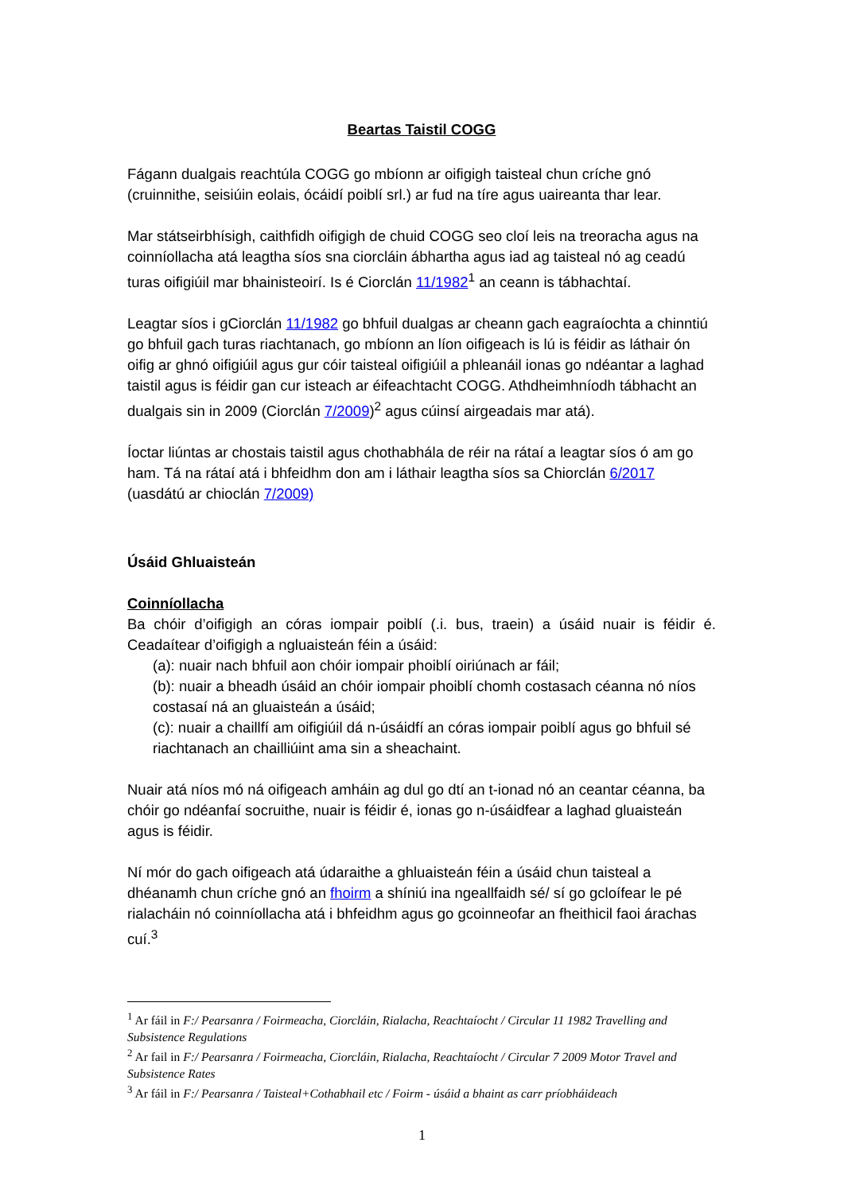Beartas Taistil COGG
Fágann dualgais reachtúla COGG go mbíonn ar oifigigh taisteal chun críche gnó (cruinnithe, seisiúin eolais, ócáidí poiblí srl.) ar fud na tíre agus uaireanta thar lear.
Mar státseirbhísigh, caithfidh oifigigh de chuid COGG seo cloí leis na treoracha agus na coinníollacha atá leagtha síos sna ciorcláin ábhartha agus iad ag taisteal nó ag ceadú turas oifigiúil mar bhainisteoirí. Is é Ciorclán 11/1982<sup>1</sup> an ceann is tábhachtaí.
Leagtar síos i gCiorclán 11/1982 go bhfuil dualgas ar cheann gach eagraíochta a chinntiú go bhfuil gach turas riachtanach, go mbíonn an líon oifigeach is lú is féidir as láthair ón oifig ar ghnó oifigiúil agus gur cóir taisteal oifigiúil a phleanáil ionas go ndéantar a laghad taistil agus is féidir gan cur isteach ar éifeachtacht COGG. Athdheimhníodh tábhacht an dualgais sin in 2009 (Ciorclán 7/2009)<sup>2</sup> agus cúinsí airgeadais mar atá).
Íoctar liúntas ar chostais taistil agus chothabhála de réir na rátaí a leagtar síos ó am go ham. Tá na rátaí atá i bhfeidhm don am i láthair leagtha síos sa Chiorclán 6/2017 (uasdátú ar chioclán 7/2009)
Úsáid Ghluaisteán
Coinníollacha
Ba chóir d’oifigigh an córas iompair poiblí (.i. bus, traein) a úsáid nuair is féidir é. Ceadaítear d’oifigigh a ngluaisteán féin a úsáid:
(a): nuair nach bhfuil aon chóir iompair phoiblí oiriúnach ar fáil;
(b): nuair a bheadh úsáid an chóir iompair phoiblí chomh costasach céanna nó níos costasaí ná an gluaisteán a úsáid;
(c): nuair a chaillfí am oifigiúil dá n-úsáidfí an córas iompair poiblí agus go bhfuil sé riachtanach an chailliúint ama sin a sheachaint.
Nuair atá níos mó ná oifigeach amháin ag dul go dtí an t-ionad nó an ceantar céanna, ba chóir go ndéanfaí socruithe, nuair is féidir é, ionas go n-úsáidfear a laghad gluaisteán agus is féidir.
Ní mór do gach oifigeach atá údaraithe a ghluaisteán féin a úsáid chun taisteal a dhéanamh chun críche gnó an fhoirm a shíniú ina ngeallfaidh sé/ sí go gcloífear le pé rialacháin nó coinníollacha atá i bhfeidhm agus go gcoinneofar an fheithicil faoi árachas cuí.<sup>3</sup>
<sup>1</sup> Ar fáil in F:/ Pearsanra / Foirmeacha, Ciorcláin, Rialacha, Reachtaíocht / Circular 11 1982 Travelling and Subsistence Regulations
<sup>2</sup> Ar fail in F:/ Pearsanra / Foirmeacha, Ciorcláin, Rialacha, Reachtaíocht / Circular 7 2009 Motor Travel and Subsistence Rates
<sup>3</sup> Ar fáil in F:/ Pearsanra / Taisteal+Cothabhail etc / Foirm - úsáid a bhaint as carr príobháideach
1